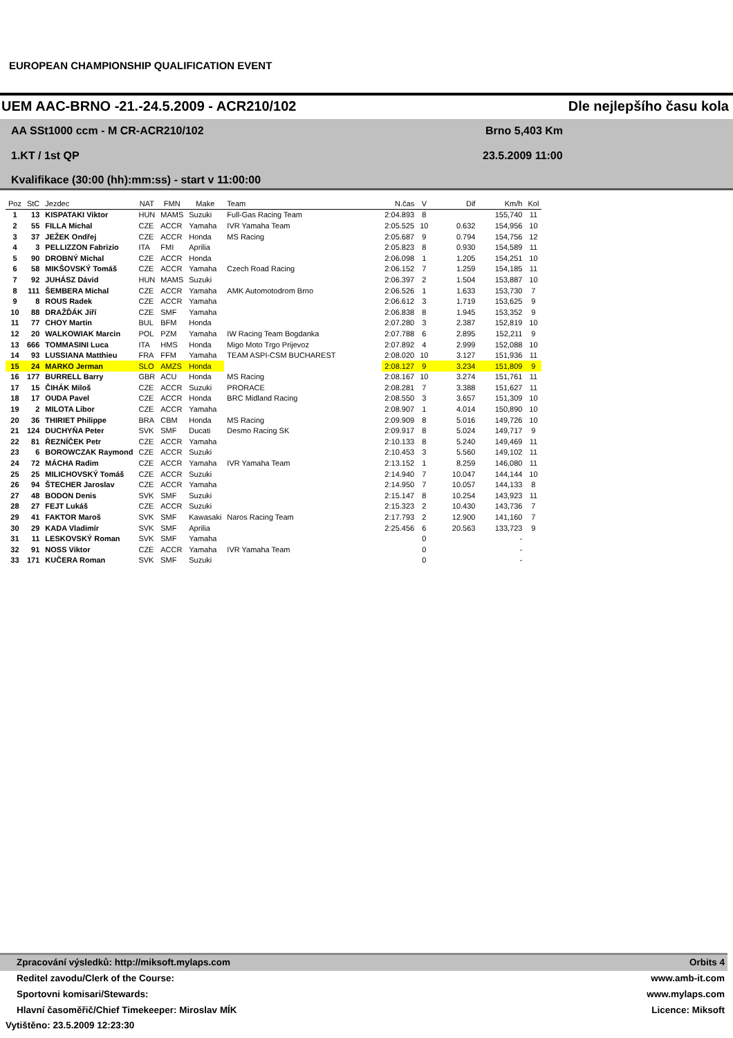EUROPEAN CHAMPIONSHIP QUALIFICATION EVENT
UEM AAC-BRNO -21.-24.5.2009 - ACR210/102 Dle nejlepšího času kola
AA SSt1000 ccm - M CR-ACR210/102
Brno 5,403 Km
1.KT / 1st QP 23.5.2009 11:00
Kvalifikace (30:00 (hh):mm:ss) - start v 11:00:00
| Poz | StC | Jezdec | NAT | FMN | Make | Team | N.čas | V | Dif | Km/h | Kol |
| --- | --- | --- | --- | --- | --- | --- | --- | --- | --- | --- | --- |
| 1 | 13 | KISPATAKI Viktor | HUN | MAMS | Suzuki | Full-Gas Racing Team | 2:04.893 | 8 | | 155,740 | 11 |
| 2 | 55 | FILLA Michal | CZE | ACCR | Yamaha | IVR Yamaha Team | 2:05.525 | 10 | 0.632 | 154,956 | 10 |
| 3 | 37 | JEŽEK Ondřej | CZE | ACCR | Honda | MS Racing | 2:05.687 | 9 | 0.794 | 154,756 | 12 |
| 4 | 3 | PELLIZZON Fabrizio | ITA | FMI | Aprilia | | 2:05.823 | 8 | 0.930 | 154,589 | 11 |
| 5 | 90 | DROBNÝ Michal | CZE | ACCR | Honda | | 2:06.098 | 1 | 1.205 | 154,251 | 10 |
| 6 | 58 | MIKŠOVSKÝ Tomáš | CZE | ACCR | Yamaha | Czech Road Racing | 2:06.152 | 7 | 1.259 | 154,185 | 11 |
| 7 | 92 | JUHÁSZ Dávid | HUN | MAMS | Suzuki | | 2:06.397 | 2 | 1.504 | 153,887 | 10 |
| 8 | 111 | ŠEMBERA Michal | CZE | ACCR | Yamaha | AMK Automotodrom Brno | 2:06.526 | 1 | 1.633 | 153,730 | 7 |
| 9 | 8 | ROUS Radek | CZE | ACCR | Yamaha | | 2:06.612 | 3 | 1.719 | 153,625 | 9 |
| 10 | 88 | DRAŽĎÁK Jiří | CZE | SMF | Yamaha | | 2:06.838 | 8 | 1.945 | 153,352 | 9 |
| 11 | 77 | CHOY Martin | BUL | BFM | Honda | | 2:07.280 | 3 | 2.387 | 152,819 | 10 |
| 12 | 20 | WALKOWIAK Marcin | POL | PZM | Yamaha | IW Racing Team Bogdanka | 2:07.788 | 6 | 2.895 | 152,211 | 9 |
| 13 | 666 | TOMMASINI Luca | ITA | HMS | Honda | Migo Moto Trgo Prijevoz | 2:07.892 | 4 | 2.999 | 152,088 | 10 |
| 14 | 93 | LUSSIANA Matthieu | FRA | FFM | Yamaha | TEAM ASPI-CSM BUCHAREST | 2:08.020 | 10 | 3.127 | 151,936 | 11 |
| 15 | 24 | MARKO Jerman | SLO | AMZS | Honda | | 2:08.127 | 9 | 3.234 | 151,809 | 9 |
| 16 | 177 | BURRELL Barry | GBR | ACU | Honda | MS Racing | 2:08.167 | 10 | 3.274 | 151,761 | 11 |
| 17 | 15 | ČIHÁK Miloš | CZE | ACCR | Suzuki | PRORACE | 2:08.281 | 7 | 3.388 | 151,627 | 11 |
| 18 | 17 | OUDA Pavel | CZE | ACCR | Honda | BRC Midland Racing | 2:08.550 | 3 | 3.657 | 151,309 | 10 |
| 19 | 2 | MILOTA Libor | CZE | ACCR | Yamaha | | 2:08.907 | 1 | 4.014 | 150,890 | 10 |
| 20 | 36 | THIRIET Philippe | BRA | CBM | Honda | MS Racing | 2:09.909 | 8 | 5.016 | 149,726 | 10 |
| 21 | 124 | DUCHYŇA Peter | SVK | SMF | Ducati | Desmo Racing SK | 2:09.917 | 8 | 5.024 | 149,717 | 9 |
| 22 | 81 | ŘEZNÍČEK Petr | CZE | ACCR | Yamaha | | 2:10.133 | 8 | 5.240 | 149,469 | 11 |
| 23 | 6 | BOROWCZAK Raymond | CZE | ACCR | Suzuki | | 2:10.453 | 3 | 5.560 | 149,102 | 11 |
| 24 | 72 | MÁCHA Radim | CZE | ACCR | Yamaha | IVR Yamaha Team | 2:13.152 | 1 | 8.259 | 146,080 | 11 |
| 25 | 25 | MILICHOVSKÝ Tomáš | CZE | ACCR | Suzuki | | 2:14.940 | 7 | 10.047 | 144,144 | 10 |
| 26 | 94 | ŠTECHER Jaroslav | CZE | ACCR | Yamaha | | 2:14.950 | 7 | 10.057 | 144,133 | 8 |
| 27 | 48 | BODON Denis | SVK | SMF | Suzuki | | 2:15.147 | 8 | 10.254 | 143,923 | 11 |
| 28 | 27 | FEJT Lukáš | CZE | ACCR | Suzuki | | 2:15.323 | 2 | 10.430 | 143,736 | 7 |
| 29 | 41 | FAKTOR Maroš | SVK | SMF | Kawasaki | Naros Racing Team | 2:17.793 | 2 | 12.900 | 141,160 | 7 |
| 30 | 29 | KADA Vladimír | SVK | SMF | Aprilia | | 2:25.456 | 6 | 20.563 | 133,723 | 9 |
| 31 | 11 | LESKOVSKÝ Roman | SVK | SMF | Yamaha | | | 0 | | - | |
| 32 | 91 | NOSS Viktor | CZE | ACCR | Yamaha | IVR Yamaha Team | | 0 | | - | |
| 33 | 171 | KUČERA Roman | SVK | SMF | Suzuki | | | 0 | | - | |
Zpracování výsledků: http://miksoft.mylaps.com Orbits 4
Reditel zavodu/Clerk of the Course: www.amb-it.com
Sportovni komisari/Stewards: www.mylaps.com
Hlavní časoměřič/Chief Timekeeper: Miroslav MÍK Licence: Miksoft
Vytištěno: 23.5.2009 12:23:30